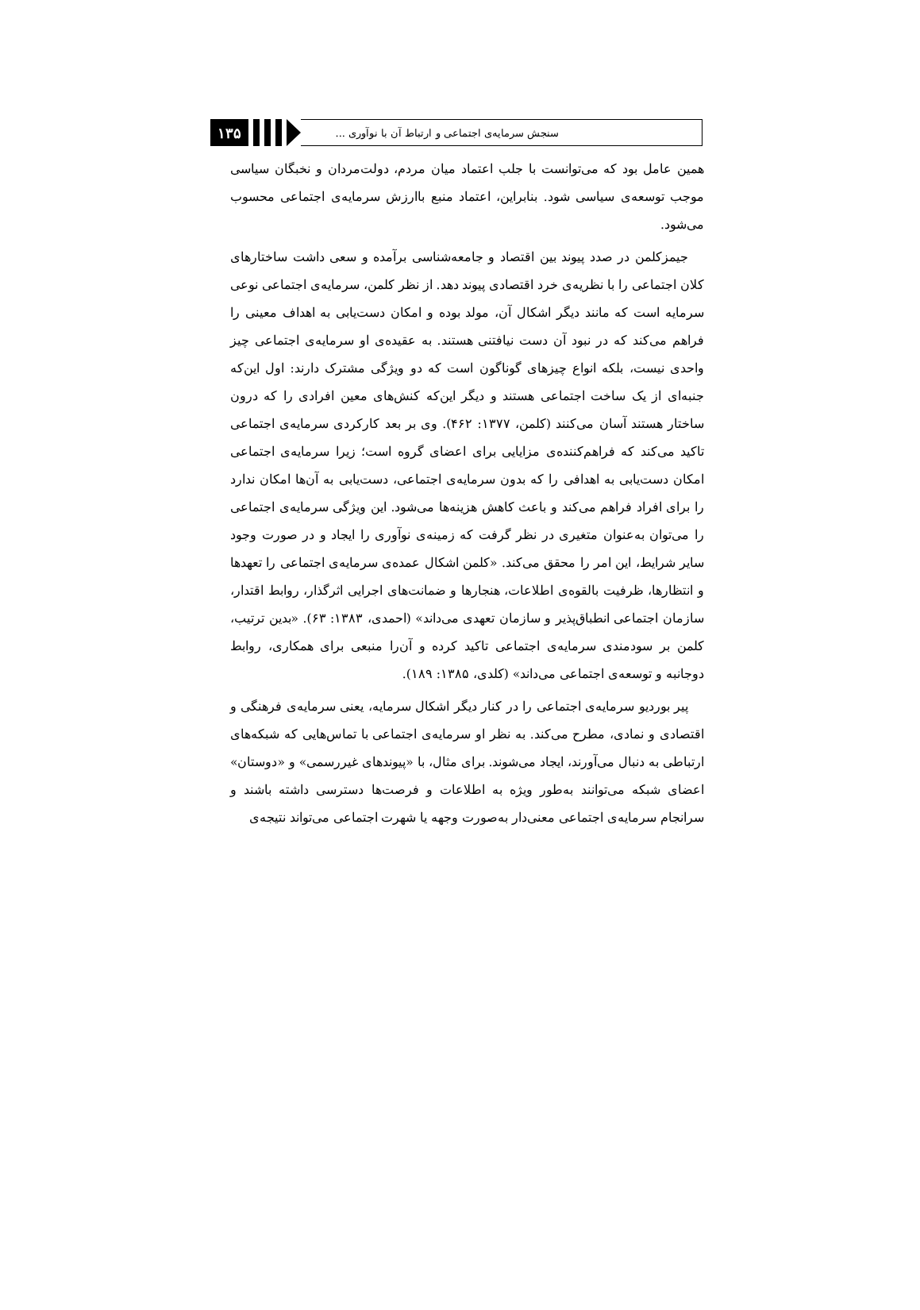۱۳۵
سنجش سرمایه‌ی اجتماعی و ارتباط آن با نوآوری ...
همین عامل بود که می‌توانست با جلب اعتماد میان مردم، دولت‌مردان و نخبگان سیاسی موجب توسعه‌ی سیاسی شود. بنابراین، اعتماد منبع باارزش سرمایه‌ی اجتماعی محسوب می‌شود.
جیمزکلمن در صدد پیوند بین اقتصاد و جامعه‌شناسی برآمده و سعی داشت ساختارهای کلان اجتماعی را با نظریه‌ی خرد اقتصادی پیوند دهد. از نظر کلمن، سرمایه‌ی اجتماعی نوعی سرمایه است که مانند دیگر اشکال آن، مولد بوده و امکان دست‌یابی به اهداف معینی را فراهم می‌کند که در نبود آن دست نیافتنی هستند. به عقیده‌ی او سرمایه‌ی اجتماعی چیز واحدی نیست، بلکه انواع چیزهای گوناگون است که دو ویژگی مشترک دارند: اول این‌که جنبه‌ای از یک ساخت اجتماعی هستند و دیگر این‌که کنش‌های معین افرادی را که درون ساختار هستند آسان می‌کنند (کلمن، ۱۳۷۷: ۴۶۲). وی بر بعد کارکردی سرمایه‌ی اجتماعی تاکید می‌کند که فراهم‌کننده‌ی مزایایی برای اعضای گروه است؛ زیرا سرمایه‌ی اجتماعی امکان دست‌یابی به اهدافی را که بدون سرمایه‌ی اجتماعی، دست‌یابی به آن‌ها امکان ندارد را برای افراد فراهم می‌کند و باعث کاهش هزینه‌ها می‌شود. این ویژگی سرمایه‌ی اجتماعی را می‌توان به‌عنوان متغیری در نظر گرفت که زمینه‌ی نوآوری را ایجاد و در صورت وجود سایر شرایط، این امر را محقق می‌کند. «کلمن اشکال عمده‌ی سرمایه‌ی اجتماعی را تعهدها و انتظارها، ظرفیت بالقوه‌ی اطلاعات، هنجارها و ضمانت‌های اجرایی اثرگذار، روابط اقتدار، سازمان اجتماعی انطباق‌پذیر و سازمان تعهدی می‌داند» (احمدی، ۱۳۸۳: ۶۳). «بدین ترتیب، کلمن بر سودمندی سرمایه‌ی اجتماعی تاکید کرده و آن‌را منبعی برای همکاری، روابط دوجانبه و توسعه‌ی اجتماعی می‌داند» (کلدی، ۱۳۸۵: ۱۸۹).
پیر بوردیو سرمایه‌ی اجتماعی را در کنار دیگر اشکال سرمایه، یعنی سرمایه‌ی فرهنگی و اقتصادی و نمادی، مطرح می‌کند. به نظر او سرمایه‌ی اجتماعی با تماس‌هایی که شبکه‌های ارتباطی به دنبال می‌آورند، ایجاد می‌شوند. برای مثال، با «پیوندهای غیررسمی» و «دوستان» اعضای شبکه می‌توانند به‌طور ویژه به اطلاعات و فرصت‌ها دسترسی داشته باشند و سرانجام سرمایه‌ی اجتماعی معنی‌دار به‌صورت وجهه یا شهرت اجتماعی می‌تواند نتیجه‌ی